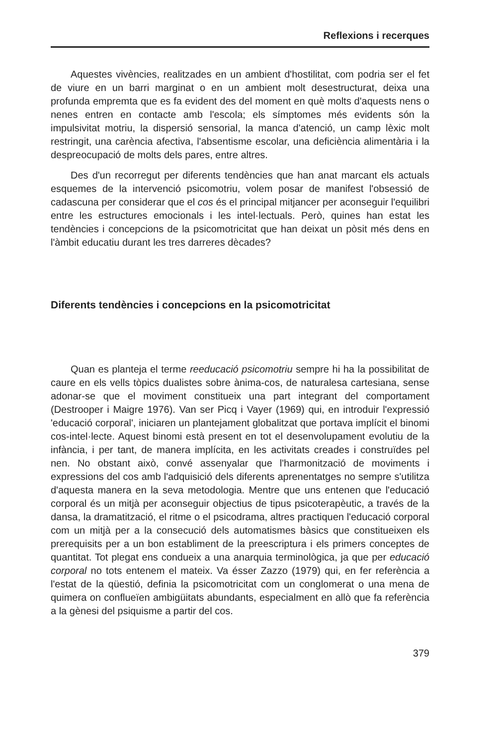Reflexions i recerques
Aquestes vivències, realitzades en un ambient d'hostilitat, com podria ser el fet de viure en un barri marginat o en un ambient molt desestructurat, deixa una profunda empremta que es fa evident des del moment en què molts d'aquests nens o nenes entren en contacte amb l'escola; els símptomes més evidents són la impulsivitat motriu, la dispersió sensorial, la manca d'atenció, un camp lèxic molt restringit, una carència afectiva, l'absentisme escolar, una deficiència alimentària i la despreocupació de molts dels pares, entre altres.
Des d'un recorregut per diferents tendències que han anat marcant els actuals esquemes de la intervenció psicomotriu, volem posar de manifest l'obsessió de cadascuna per considerar que el cos és el principal mitjancer per aconseguir l'equilibri entre les estructures emocionals i les intel·lectuals. Però, quines han estat les tendències i concepcions de la psicomotricitat que han deixat un pòsit més dens en l'àmbit educatiu durant les tres darreres dècades?
Diferents tendències i concepcions en la psicomotricitat
Quan es planteja el terme reeducació psicomotriu sempre hi ha la possibilitat de caure en els vells tòpics dualistes sobre ànima-cos, de naturalesa cartesiana, sense adonar-se que el moviment constitueix una part integrant del comportament (Destrooper i Maigre 1976). Van ser Picq i Vayer (1969) qui, en introduir l'expressió 'educació corporal', iniciaren un plantejament globalitzat que portava implícit el binomi cos-intel·lecte. Aquest binomi està present en tot el desenvolupament evolutiu de la infància, i per tant, de manera implícita, en les activitats creades i construïdes pel nen. No obstant això, convé assenyalar que l'harmonització de moviments i expressions del cos amb l'adquisició dels diferents aprenentatges no sempre s'utilitza d'aquesta manera en la seva metodologia. Mentre que uns entenen que l'educació corporal és un mitjà per aconseguir objectius de tipus psicoterapèutic, a través de la dansa, la dramatització, el ritme o el psicodrama, altres practiquen l'educació corporal com un mitjà per a la consecució dels automatismes bàsics que constitueixen els prerequisits per a un bon establiment de la preescriptura i els primers conceptes de quantitat. Tot plegat ens condueix a una anarquia terminològica, ja que per educació corporal no tots entenem el mateix. Va ésser Zazzo (1979) qui, en fer referència a l'estat de la qüestió, definia la psicomotricitat com un conglomerat o una mena de quimera on conflueïen ambigüitats abundants, especialment en allò que fa referència a la gènesi del psiquisme a partir del cos.
379